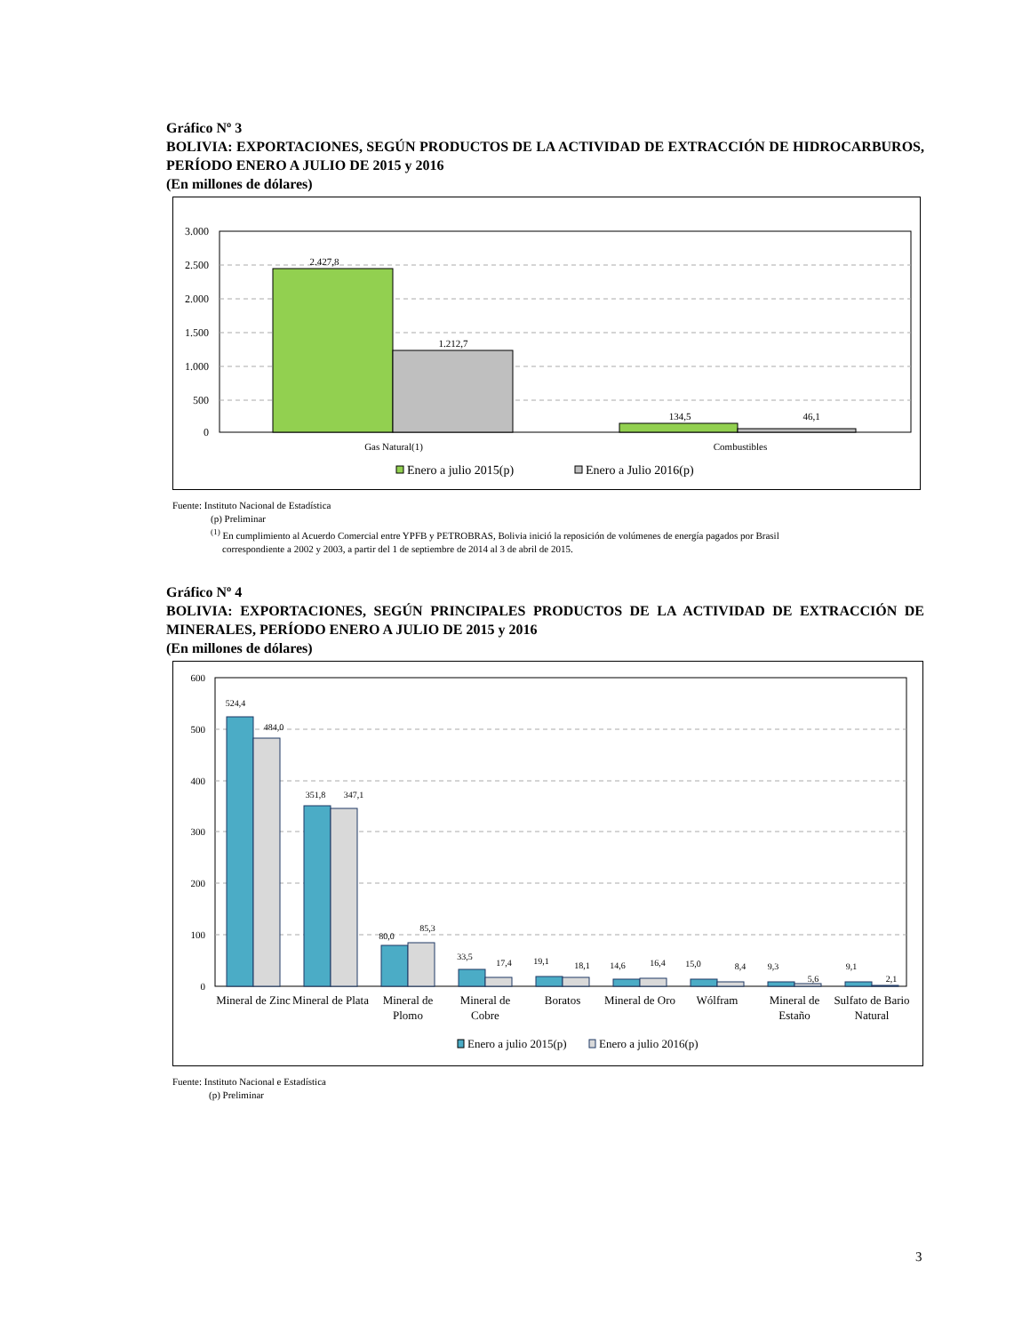Gráfico Nº 3
BOLIVIA: EXPORTACIONES, SEGÚN PRODUCTOS DE LA ACTIVIDAD DE EXTRACCIÓN DE HIDROCARBUROS, PERÍODO ENERO A JULIO DE 2015 y 2016
(En millones de dólares)
3.000
2.500
2.000
1.500
1.000
500
0
2.427,8
1.212,7
134,5
46,1
Gas Natural(1)
Combustibles
Enero a julio 2015(p)
Enero a Julio 2016(p)
Fuente: Instituto Nacional de Estadística
(p) Preliminar
<sup>(1)</sup> En cumplimiento al Acuerdo Comercial entre YPFB y PETROBRAS, Bolivia inició la reposición de volúmenes de energía pagados por Brasil
correspondiente a 2002 y 2003, a partir del 1 de septiembre de 2014 al 3 de abril de 2015.
Gráfico Nº 4
BOLIVIA: EXPORTACIONES, SEGÚN PRINCIPALES PRODUCTOS DE LA ACTIVIDAD DE EXTRACCIÓN DE MINERALES, PERÍODO ENERO A JULIO DE 2015 y 2016
(En millones de dólares)
600
500
400
300
200
100
0
524,4
484,0
351,8
347,1
80,0
85,3
33,5
17,4
19,1
18,1
14,6
16,4
15,0
8,4
9,3
5,6
9,1
2,1
Mineral de Zinc
Mineral de Plata
Mineral de
Plomo
Mineral de
Cobre
Boratos
Mineral de Oro
Wólfram
Mineral de
Estaño
Sulfato de Bario
Natural
Enero a julio 2015(p)
Enero a julio 2016(p)
Fuente: Instituto Nacional e Estadística
(p) Preliminar
3